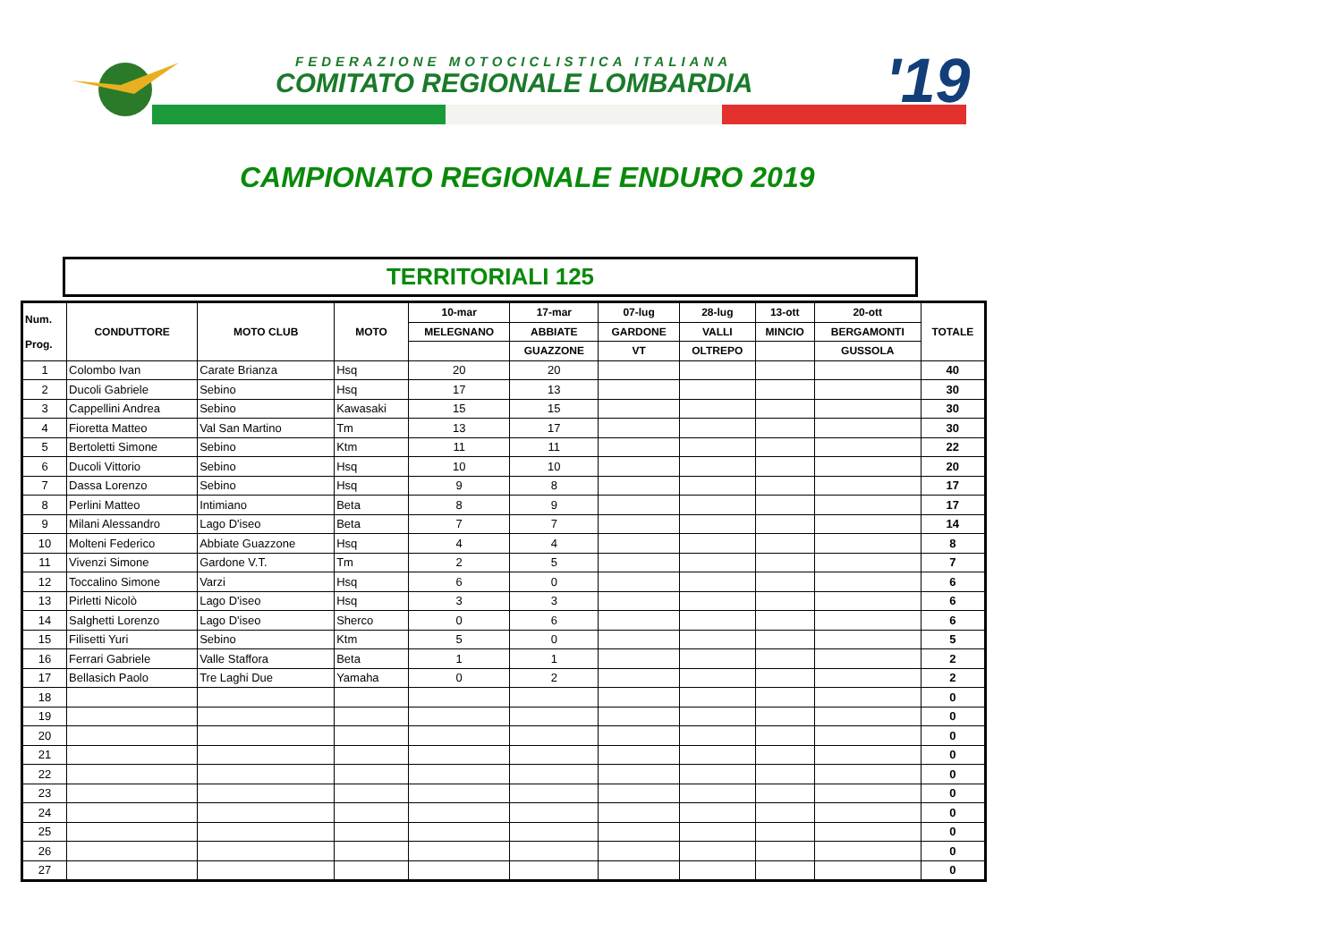FEDERAZIONE MOTOCICLISTICA ITALIANA
COMITATO REGIONALE LOMBARDIA '19
CAMPIONATO REGIONALE ENDURO 2019
TERRITORIALI 125
| Num. Prog. | CONDUTTORE | MOTO CLUB | MOTO | 10-mar | 17-mar | 07-lug | 28-lug | 13-ott | 20-ott | TOTALE |
| --- | --- | --- | --- | --- | --- | --- | --- | --- | --- | --- |
| | | | | MELEGNANO | ABBIATE | GARDONE | VALLI | MINCIO | BERGAMONTI | |
| | | | | | GUAZZONE | VT | OLTREPO | | GUSSOLA | |
| 1 | Colombo Ivan | Carate Brianza | Hsq | 20 | 20 | | | | | 40 |
| 2 | Ducoli Gabriele | Sebino | Hsq | 17 | 13 | | | | | 30 |
| 3 | Cappellini Andrea | Sebino | Kawasaki | 15 | 15 | | | | | 30 |
| 4 | Fioretta Matteo | Val San Martino | Tm | 13 | 17 | | | | | 30 |
| 5 | Bertoletti Simone | Sebino | Ktm | 11 | 11 | | | | | 22 |
| 6 | Ducoli Vittorio | Sebino | Hsq | 10 | 10 | | | | | 20 |
| 7 | Dassa Lorenzo | Sebino | Hsq | 9 | 8 | | | | | 17 |
| 8 | Perlini Matteo | Intimiano | Beta | 8 | 9 | | | | | 17 |
| 9 | Milani Alessandro | Lago D'iseo | Beta | 7 | 7 | | | | | 14 |
| 10 | Molteni Federico | Abbiate Guazzone | Hsq | 4 | 4 | | | | | 8 |
| 11 | Vivenzi Simone | Gardone V.T. | Tm | 2 | 5 | | | | | 7 |
| 12 | Toccalino Simone | Varzi | Hsq | 6 | 0 | | | | | 6 |
| 13 | Pirletti Nicolò | Lago D'iseo | Hsq | 3 | 3 | | | | | 6 |
| 14 | Salghetti Lorenzo | Lago D'iseo | Sherco | 0 | 6 | | | | | 6 |
| 15 | Filisetti Yuri | Sebino | Ktm | 5 | 0 | | | | | 5 |
| 16 | Ferrari Gabriele | Valle Staffora | Beta | 1 | 1 | | | | | 2 |
| 17 | Bellasich Paolo | Tre Laghi Due | Yamaha | 0 | 2 | | | | | 2 |
| 18 | | | | | | | | | | 0 |
| 19 | | | | | | | | | | 0 |
| 20 | | | | | | | | | | 0 |
| 21 | | | | | | | | | | 0 |
| 22 | | | | | | | | | | 0 |
| 23 | | | | | | | | | | 0 |
| 24 | | | | | | | | | | 0 |
| 25 | | | | | | | | | | 0 |
| 26 | | | | | | | | | | 0 |
| 27 | | | | | | | | | | 0 |